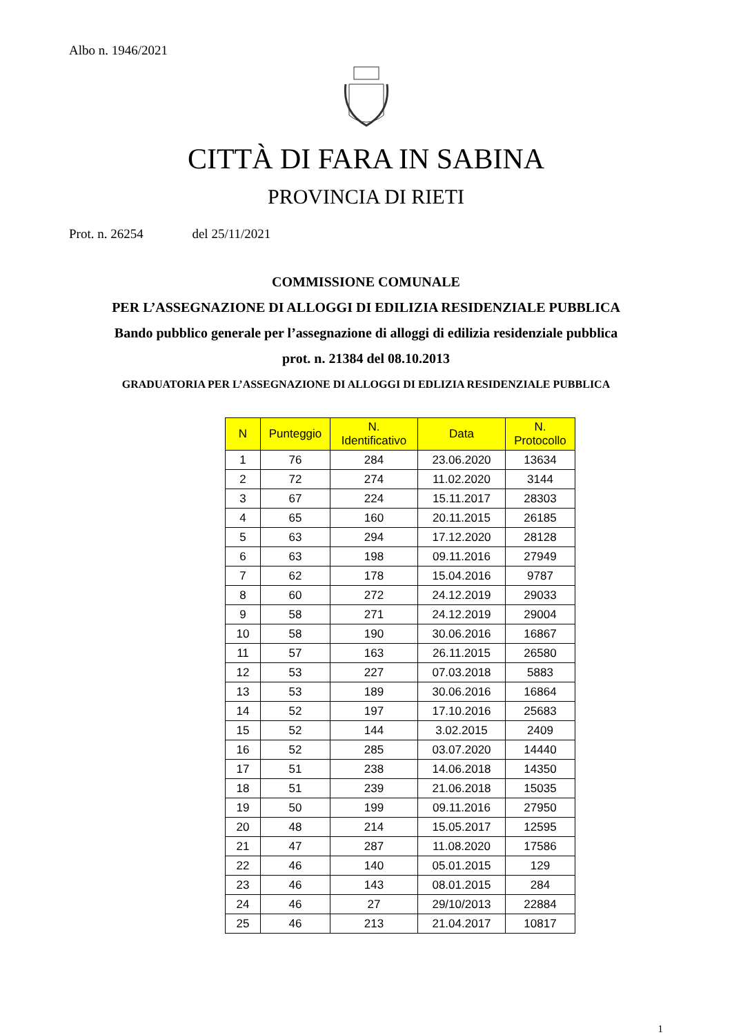Albo n. 1946/2021
CITTÀ DI FARA IN SABINA
PROVINCIA DI RIETI
Prot. n. 26254 del 25/11/2021
COMMISSIONE COMUNALE
PER L’ASSEGNAZIONE DI ALLOGGI DI EDILIZIA RESIDENZIALE PUBBLICA
Bando pubblico generale per l’assegnazione di alloggi di edilizia residenziale pubblica
prot. n. 21384 del 08.10.2013
GRADUATORIA PER L’ASSEGNAZIONE DI ALLOGGI DI EDLIZIA RESIDENZIALE PUBBLICA
| N | Punteggio | N. Identificativo | Data | N. Protocollo |
| --- | --- | --- | --- | --- |
| 1 | 76 | 284 | 23.06.2020 | 13634 |
| 2 | 72 | 274 | 11.02.2020 | 3144 |
| 3 | 67 | 224 | 15.11.2017 | 28303 |
| 4 | 65 | 160 | 20.11.2015 | 26185 |
| 5 | 63 | 294 | 17.12.2020 | 28128 |
| 6 | 63 | 198 | 09.11.2016 | 27949 |
| 7 | 62 | 178 | 15.04.2016 | 9787 |
| 8 | 60 | 272 | 24.12.2019 | 29033 |
| 9 | 58 | 271 | 24.12.2019 | 29004 |
| 10 | 58 | 190 | 30.06.2016 | 16867 |
| 11 | 57 | 163 | 26.11.2015 | 26580 |
| 12 | 53 | 227 | 07.03.2018 | 5883 |
| 13 | 53 | 189 | 30.06.2016 | 16864 |
| 14 | 52 | 197 | 17.10.2016 | 25683 |
| 15 | 52 | 144 | 3.02.2015 | 2409 |
| 16 | 52 | 285 | 03.07.2020 | 14440 |
| 17 | 51 | 238 | 14.06.2018 | 14350 |
| 18 | 51 | 239 | 21.06.2018 | 15035 |
| 19 | 50 | 199 | 09.11.2016 | 27950 |
| 20 | 48 | 214 | 15.05.2017 | 12595 |
| 21 | 47 | 287 | 11.08.2020 | 17586 |
| 22 | 46 | 140 | 05.01.2015 | 129 |
| 23 | 46 | 143 | 08.01.2015 | 284 |
| 24 | 46 | 27 | 29/10/2013 | 22884 |
| 25 | 46 | 213 | 21.04.2017 | 10817 |
1